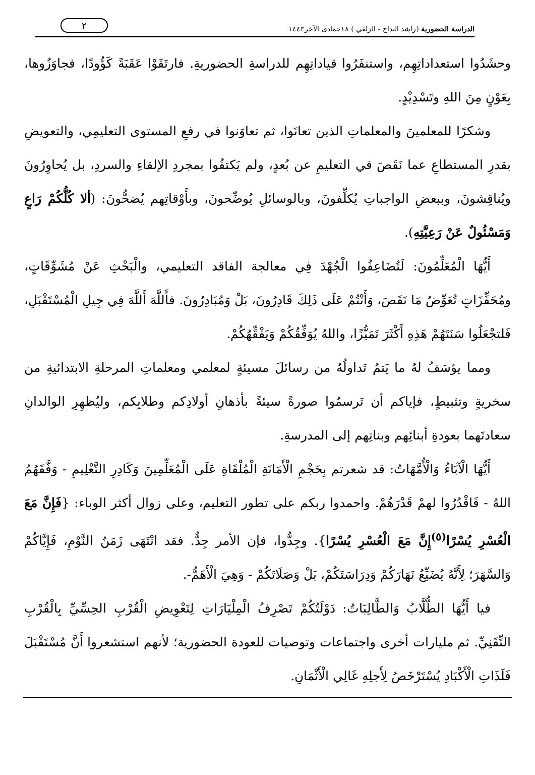الدراسة الحضورية (راشد البداح - الزلفي ) ١٨جمادى الآخر١٤٤٣
٢
وحشَدُوا استعداداتِهِم، واستنفَرُوا قياداتِهِم للدراسةِ الحضوريةِ. فارتَقَوْا عَقَبَةً كَؤُودًا، فجاوَزُوها، بِعَوْنٍ مِنَ اللهِ وتَسْدِيْدٍ.
وشكرًا للمعلمينَ والمعلماتِ الذين تعانَوا، ثم تعاوَنوا في رفعِ المستوى التعليمِي، والتعويضِ بقدرِ المستطاعِ عما نَقَصَ في التعليمِ عن بُعدٍ، ولم يَكتفُوا بمجردِ الإلقاءِ والسردِ، بل يُحاوِرُونَ ويُناقِشونَ، وببعضِ الواجباتِ يُكلِّفونَ، وبالوسائلِ يُوضِّحونَ، وبأَوْقاتِهم يُضحُّونَ: (ألا كُلُّكُمْ رَاعٍ وَمَسْئُولٌ عَنْ رَعِيَّتِهِ).
أَيُّهَا الْمُعَلِّمُونَ: لَتُضَاعِفُوا الْجُهْدَ فِي معالجة الفاقد التعليمي، والْبَحْثِ عَنْ مُشَوِّقَاتٍ، ومُحَفِّزَاتٍ تُعَوِّضُ مَا نَقَصَ، وَأَنْتُمْ عَلَى ذَلِكَ قَادِرُونَ، بَلْ وَمُبَادِرُونَ. فأَللَّهَ أَللَّهَ فِي جِيلِ الْمُسْتَقْبَلِ، فَلتجْعَلُوا سَنَتَهُمْ هَذِهِ أَكْثَرَ تَمَيُّزًا، واللهُ يُوَفِّقُكُمْ وَيَفْقِّهُكُمْ.
ومما يؤسَفُ لهُ ما يَتمُ تَداولُهُ من رسائلَ مسيئةٍ لمعلمي ومعلماتِ المرحلةِ الابتدائيةِ من سخريةٍ وتثبيطٍ، فإياكم أن تَرسمُوا صورةً سيئةً بأذهانِ أولادِكم وطلابِكم، وليُظهِرِ الوالدانِ سعادتَهما بعودةِ أبنائِهم وبناتِهم إلى المدرسةِ.
أَيُّهَا الْآبَاءُ وَالْأُمَّهَاتُ: قد شعرتم بِحَجْمِ الْأَمَانَةِ الْمُلْقَاةِ عَلَى الْمُعَلِّمِينَ وَكَادِرِ التَّعْلِيمِ - وَفَّقَهُمُ اللهُ - فَاقْدُرُوا لهمْ قَدْرَهُمْ. واحمدوا ربكم على تطور التعليم، وعلى زوال أكثر الوباء: {فَإِنَّ مَعَ الْعُسْرِ يُسْرًا<sup>(٥)</sup>إِنَّ مَعَ الْعُسْرِ يُسْرًا}. وجِدُّوا، فإن الأمر جِدٌّ. فقد انْتَهَى زَمَنُ النَّوْمِ، فَإِيَّاكُمْ وَالسَّهَرَ؛ لِأَنَّهُ يُضَيِّعُ نَهَارَكُمْ وَدِرَاسَتَكُمْ، بَلْ وَصَلَاتَكُمْ - وَهِيَ الْأَهَمُّ-.
فيا أَيُّهَا الطُّلَّابُ وَالطَّالِبَاتُ: دَوْلَتُكُمْ تَصْرِفُ الْمِلْيَارَاتِ لِتَعْوِيضِ الْقُرْبِ الحِسِّيِّ بِالْقُرْبِ التِّقَنِيِّ. ثم مليارات أخرى واجتماعات وتوصيات للعودة الحضورية؛ لأنهم استشعروا أَنَّ مُسْتَقْبَلَ فَلَذَاتِ الْأَكْبَادِ يُسْتَرْخَصُ لِأَجلِهِ غَالِي الْأَثْمَانِ.